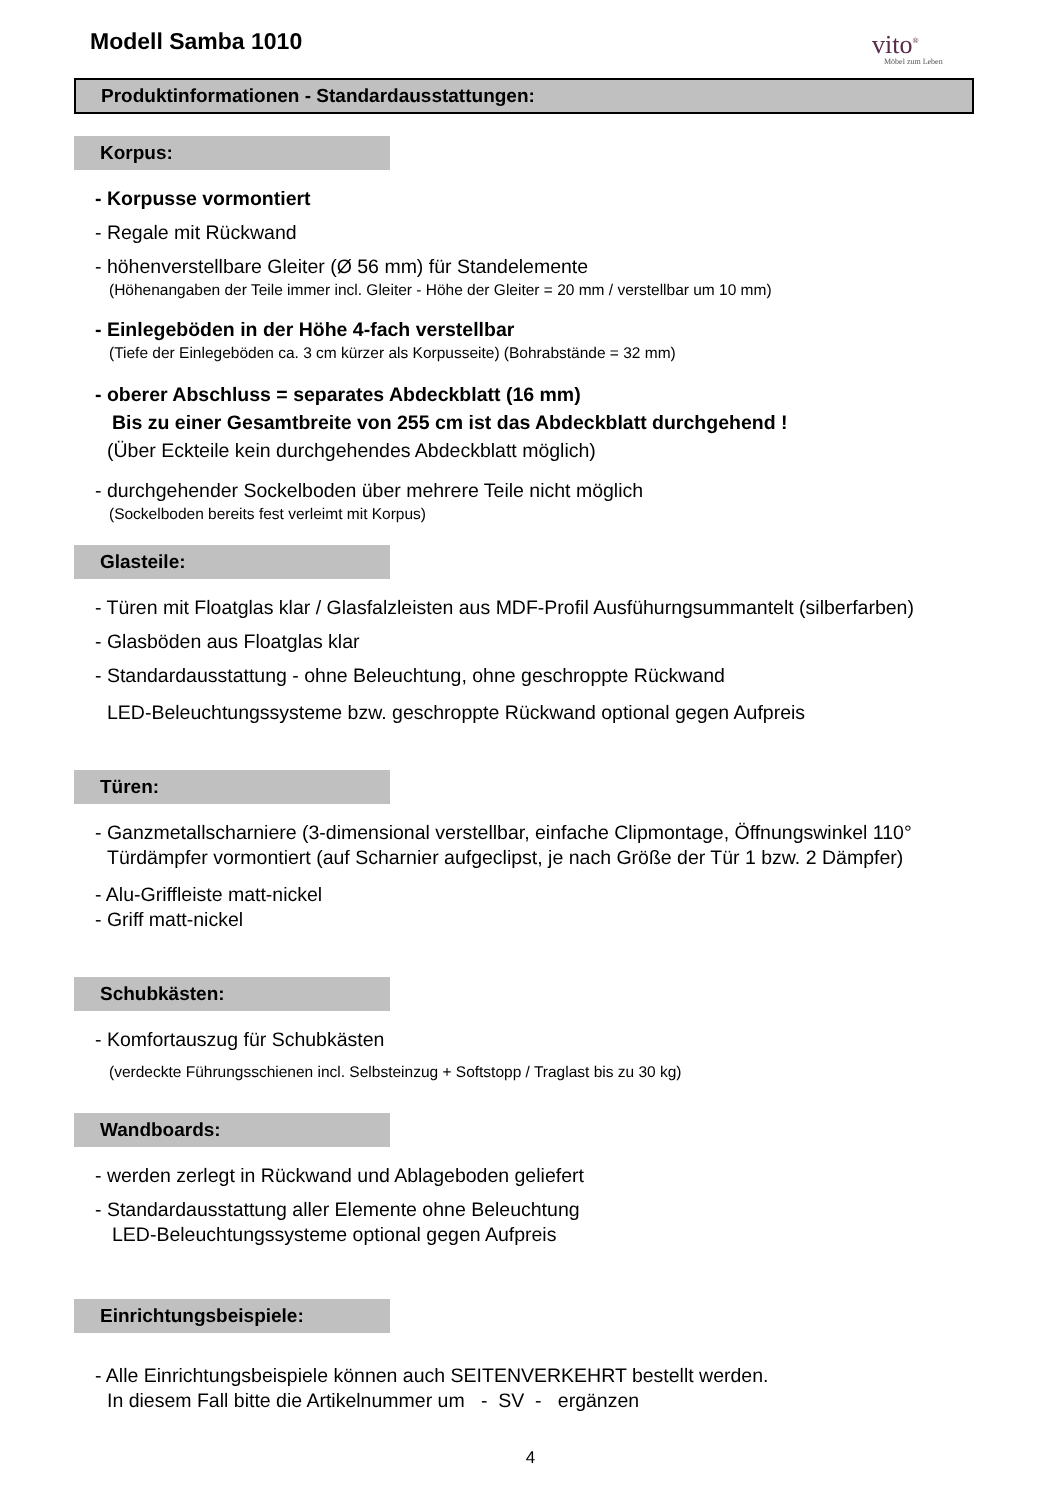Modell Samba 1010 vito<sup>®</sup>
Möbel zum Leben
Produktinformationen - Standardausstattungen:
Korpus:
- Korpusse vormontiert
- Regale mit Rückwand
- höhenverstellbare Gleiter (Ø 56 mm) für Standelemente
(Höhenangaben der Teile immer incl. Gleiter - Höhe der Gleiter = 20 mm / verstellbar um 10 mm)
- Einlegeböden in der Höhe 4-fach verstellbar
(Tiefe der Einlegeböden ca. 3 cm kürzer als Korpusseite) (Bohrabstände = 32 mm)
- oberer Abschluss = separates Abdeckblatt (16 mm)
Bis zu einer Gesamtbreite von 255 cm ist das Abdeckblatt durchgehend !
(Über Eckteile kein durchgehendes Abdeckblatt möglich)
- durchgehender Sockelboden über mehrere Teile nicht möglich
(Sockelboden bereits fest verleimt mit Korpus)
Glasteile:
- Türen mit Floatglas klar / Glasfalzleisten aus MDF-Profil Ausfühurngsummantelt (silberfarben)
- Glasböden aus Floatglas klar
- Standardausstattung - ohne Beleuchtung, ohne geschroppte Rückwand
LED-Beleuchtungssysteme bzw. geschroppte Rückwand optional gegen Aufpreis
Türen:
- Ganzmetallscharniere (3-dimensional verstellbar, einfache Clipmontage, Öffnungswinkel 110°
Türdämpfer vormontiert (auf Scharnier aufgeclipst, je nach Größe der Tür 1 bzw. 2 Dämpfer)
- Alu-Griffleiste matt-nickel
- Griff matt-nickel
Schubkästen:
- Komfortauszug für Schubkästen
(verdeckte Führungsschienen incl. Selbsteinzug + Softstopp / Traglast bis zu 30 kg)
Wandboards:
- werden zerlegt in Rückwand und Ablageboden geliefert
- Standardausstattung aller Elemente ohne Beleuchtung
LED-Beleuchtungssysteme optional gegen Aufpreis
Einrichtungsbeispiele:
- Alle Einrichtungsbeispiele können auch SEITENVERKEHRT bestellt werden.
In diesem Fall bitte die Artikelnummer um - SV - ergänzen
4